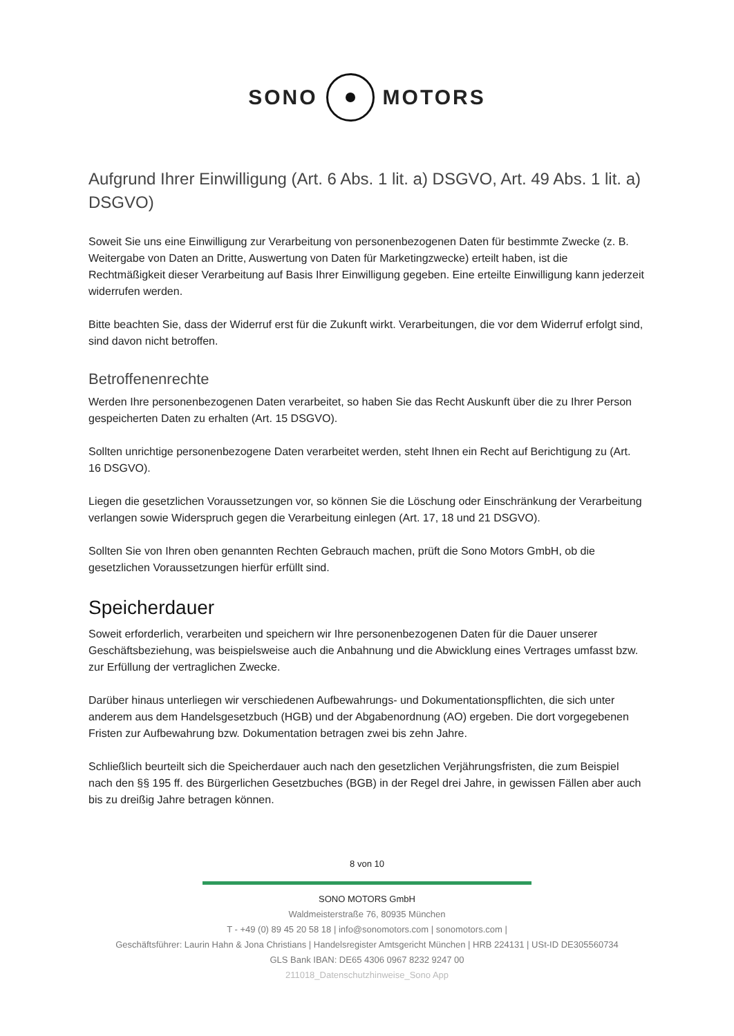SONO MOTORS
Aufgrund Ihrer Einwilligung (Art. 6 Abs. 1 lit. a) DSGVO, Art. 49 Abs. 1 lit. a) DSGVO)
Soweit Sie uns eine Einwilligung zur Verarbeitung von personenbezogenen Daten für bestimmte Zwecke (z. B. Weitergabe von Daten an Dritte, Auswertung von Daten für Marketingzwecke) erteilt haben, ist die Rechtmäßigkeit dieser Verarbeitung auf Basis Ihrer Einwilligung gegeben. Eine erteilte Einwilligung kann jederzeit widerrufen werden.
Bitte beachten Sie, dass der Widerruf erst für die Zukunft wirkt. Verarbeitungen, die vor dem Widerruf erfolgt sind, sind davon nicht betroffen.
Betroffenenrechte
Werden Ihre personenbezogenen Daten verarbeitet, so haben Sie das Recht Auskunft über die zu Ihrer Person gespeicherten Daten zu erhalten (Art. 15 DSGVO).
Sollten unrichtige personenbezogene Daten verarbeitet werden, steht Ihnen ein Recht auf Berichtigung zu (Art. 16 DSGVO).
Liegen die gesetzlichen Voraussetzungen vor, so können Sie die Löschung oder Einschränkung der Verarbeitung verlangen sowie Widerspruch gegen die Verarbeitung einlegen (Art. 17, 18 und 21 DSGVO).
Sollten Sie von Ihren oben genannten Rechten Gebrauch machen, prüft die Sono Motors GmbH, ob die gesetzlichen Voraussetzungen hierfür erfüllt sind.
Speicherdauer
Soweit erforderlich, verarbeiten und speichern wir Ihre personenbezogenen Daten für die Dauer unserer Geschäftsbeziehung, was beispielsweise auch die Anbahnung und die Abwicklung eines Vertrages umfasst bzw. zur Erfüllung der vertraglichen Zwecke.
Darüber hinaus unterliegen wir verschiedenen Aufbewahrungs- und Dokumentationspflichten, die sich unter anderem aus dem Handelsgesetzbuch (HGB) und der Abgabenordnung (AO) ergeben. Die dort vorgegebenen Fristen zur Aufbewahrung bzw. Dokumentation betragen zwei bis zehn Jahre.
Schließlich beurteilt sich die Speicherdauer auch nach den gesetzlichen Verjährungsfristen, die zum Beispiel nach den §§ 195 ff. des Bürgerlichen Gesetzbuches (BGB) in der Regel drei Jahre, in gewissen Fällen aber auch bis zu dreißig Jahre betragen können.
8 von 10
SONO MOTORS GmbH
Waldmeisterstraße 76, 80935 München
T - +49 (0) 89 45 20 58 18 | info@sonomotors.com | sonomotors.com |
Geschäftsführer: Laurin Hahn & Jona Christians | Handelsregister Amtsgericht München | HRB 224131 | USt-ID DE305560734
GLS Bank IBAN: DE65 4306 0967 8232 9247 00
211018_Datenschutzhinweise_Sono App